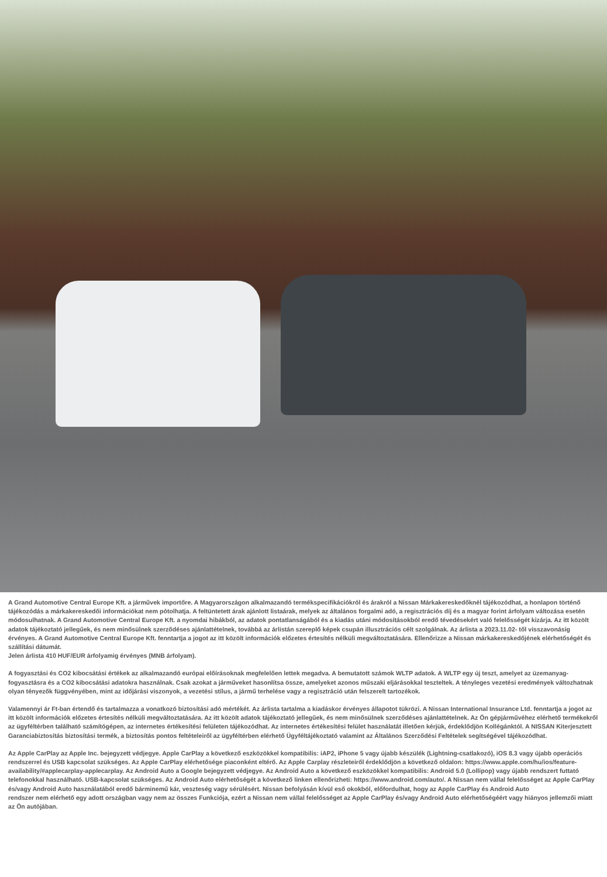A Grand Automotive Central Europe Kft. a járművek importőre. A Magyarországon alkalmazandó termékspecifikációkról és árakról a Nissan Márkakereskedőknél tájékozódhat, a honlapon történő tájékozódás a márkakereskedői információkat nem pótolhatja. A feltüntetett árak ajánlott listaárak, melyek az általános forgalmi adó, a regisztrációs díj és a magyar forint árfolyam változása esetén módosulhatnak. A Grand Automotive Central Europe Kft. a nyomdai hibákból, az adatok pontatlanságából és a kiadás utáni módosításokból eredő tévedésekért való felelősségét kizárja. Az itt közölt adatok tájékoztató jellegűek, és nem minősülnek szerződéses ajánlattételnek, továbbá az árlistán szereplő képek csupán illusztrációs célt szolgálnak. Az árlista a 2023.11.02- től visszavonásig érvényes. A Grand Automotive Central Europe Kft. fenntartja a jogot az itt közölt információk előzetes értesítés nélküli megváltoztatására. Ellenőrizze a Nissan márkakereskedőjének elérhetőségét és szállítási dátumát.
Jelen árlista 410 HUF/EUR árfolyamig érvényes (MNB árfolyam).
A fogyasztási és CO2 kibocsátási értékek az alkalmazandó európai előírásoknak megfelelően lettek megadva. A bemutatott számok WLTP adatok. A WLTP egy új teszt, amelyet az üzemanyag-fogyasztásra és a CO2 kibocsátási adatokra használnak. Csak azokat a járműveket hasonlítsa össze, amelyeket azonos műszaki eljárásokkal teszteltek. A tényleges vezetési eredmények változhatnak olyan tényezők függvényében, mint az időjárási viszonyok, a vezetési stílus, a jármű terhelése vagy a regisztráció után felszerelt tartozékok.
Valamennyi ár Ft-ban értendő és tartalmazza a vonatkozó biztosítási adó mértékét. Az árlista tartalma a kiadáskor érvényes állapotot tükrözi. A Nissan International Insurance Ltd. fenntartja a jogot az itt közölt információk előzetes értesítés nélküli megváltoztatására. Az itt közölt adatok tájékoztató jellegűek, és nem minősülnek szerződéses ajánlattételnek. Az Ön gépjárművéhez elérhető termékekről az ügyféltérben található számítógépen, az internetes értékesítési felületen tájékozódhat. Az internetes értékesítési felület használatát illetően kérjük, érdeklődjön Kollégánktól. A NISSAN Kiterjesztett Garanciabiztosítás biztosítási termék, a biztosítás pontos feltételeiről az ügyféltérben elérhető Ügyféltájékoztató valamint az Általános Szerződési Feltételek segítségével tájékozódhat.
Az Apple CarPlay az Apple Inc. bejegyzett védjegye. Apple CarPlay a következő eszközökkel kompatibilis: iAP2, iPhone 5 vagy újabb készülék (Lightning-csatlakozó), iOS 8.3 vagy újabb operációs rendszerrel és USB kapcsolat szükséges. Az Apple CarPlay elérhetősége piaconként eltérő. Az Apple Carplay részleteiről érdeklődjön a következő oldalon: https://www.apple.com/hu/ios/feature-availability/#applecarplay-applecarplay. Az Android Auto a Google bejegyzett védjegye. Az Android Auto a következő eszközökkel kompatibilis: Android 5.0 (Lollipop) vagy újabb rendszert futtató telefonokkal használható. USB-kapcsolat szükséges. Az Android Auto elérhetőségét a következő linken ellenőrizheti: https://www.android.com/auto/. A Nissan nem vállal felelősséget az Apple CarPlay és/vagy Android Auto használatából eredő bárminemű kár, veszteség vagy sérülésért. Nissan befolyásán kívül eső okokból, előfordulhat, hogy az Apple CarPlay és Android Auto
rendszer nem elérhető egy adott országban vagy nem az összes Funkciója, ezért a Nissan nem vállal felelősséget az Apple CarPlay és/vagy Android Auto elérhetőségéért vagy hiányos jellemzői miatt az Ön autójában.